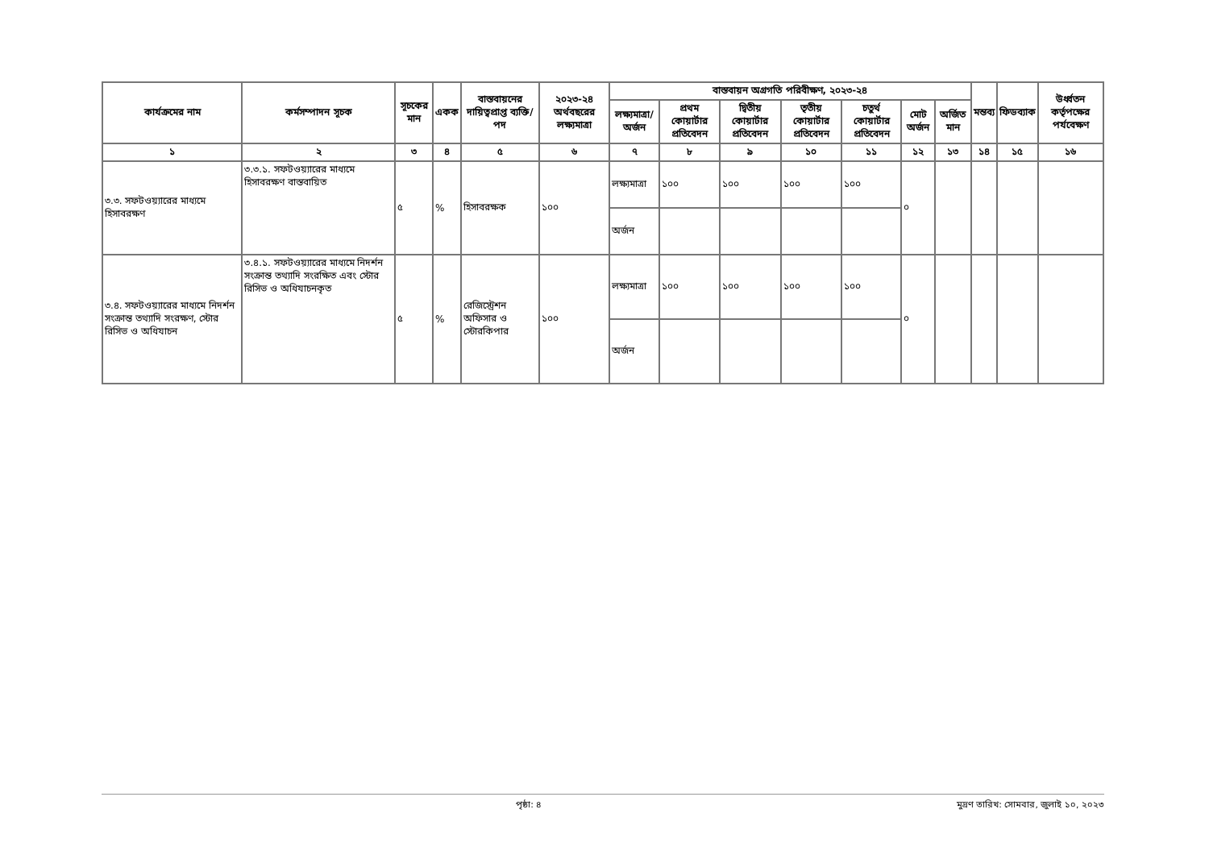| কার্যক্রমের নাম | কর্মসম্পাদন সূচক | সূচকের মান | একক | বাস্তবায়নের দায়িত্বপ্রাপ্ত ব্যক্তি/পদ | ২০২৩-২৪ অর্থবছরের লক্ষ্যমাত্রা | বাস্তবায়ন অগ্রগতি পরিবীক্ষণ, ২০২৩-২৪ | | | | | | | মন্তব্য | ফিডব্যাক | উর্ধ্বতন কর্তৃপক্ষের পর্যবেক্ষণ |
| --- | --- | --- | --- | --- | --- | --- | --- | --- | --- | --- | --- | --- | --- | --- | --- |
| | | | | | | লক্ষ্যমাত্রা/অর্জন | প্রথম কোয়ার্টার প্রতিবেদন | দ্বিতীয় কোয়ার্টার প্রতিবেদন | তৃতীয় কোয়ার্টার প্রতিবেদন | চতুর্থ কোয়ার্টার প্রতিবেদন | মোট অর্জন | অর্জিত মান | | | |
| ১ | ২ | ৩ | ৪ | ৫ | ৬ | ৭ | ৮ | ৯ | ১০ | ১১ | ১২ | ১৩ | ১৪ | ১৫ | ১৬ |
| ৩.৩. সফটওয়্যারের মাধ্যমে হিসাবরক্ষণ | ৩.৩.১. সফটওয়্যারের মাধ্যমে হিসাবরক্ষণ বাস্তবায়িত | ৫ | % | হিসাবরক্ষক | ১০০ | লক্ষ্যমাত্রা | ১০০ | ১০০ | ১০০ | ১০০ | ০ | | | | |
| | | | | | | অর্জন | | | | | | | | | |
| ৩.৪. সফটওয়্যারের মাধ্যমে নিদর্শন সংক্রান্ত তথ্যাদি সংরক্ষণ, স্টোর রিসিভ ও অধিযাচন | ৩.৪.১. সফটওয়্যারের মাধ্যমে নিদর্শন সংক্রান্ত তথ্যাদি সংরক্ষিত এবং স্টোর রিসিভ ও অধিযাচনকৃত | ৫ | % | রেজিস্ট্রেশন অফিসার ও স্টোরকিপার | ১০০ | লক্ষ্যমাত্রা | ১০০ | ১০০ | ১০০ | ১০০ | ০ | | | | |
| | | | | | | অর্জন | | | | | | | | | |
পৃষ্ঠা: ৪ মুদ্রণ তারিখ: সোমবার, জুলাই ১০, ২০২৩